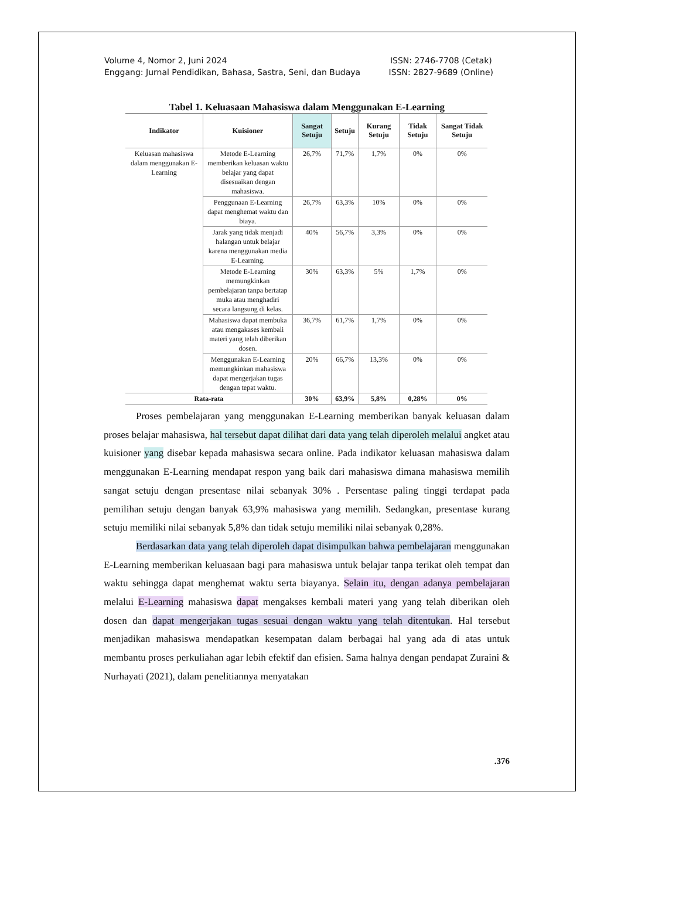Volume 4, Nomor 2, Juni 2024
Enggang: Jurnal Pendidikan, Bahasa, Sastra, Seni, dan Budaya
ISSN: 2746-7708 (Cetak)
ISSN: 2827-9689 (Online)
Tabel 1. Keluasaan Mahasiswa dalam Menggunakan E-Learning
| Indikator | Kuisioner | Sangat Setuju | Setuju | Kurang Setuju | Tidak Setuju | Sangat Tidak Setuju |
| --- | --- | --- | --- | --- | --- | --- |
| Keluasan mahasiswa dalam menggunakan E-Learning | Metode E-Learning memberikan keluasan waktu belajar yang dapat disesuaikan dengan mahasiswa. | 26,7% | 71,7% | 1,7% | 0% | 0% |
| | Penggunaan E-Learning dapat menghemat waktu dan biaya. | 26,7% | 63,3% | 10% | 0% | 0% |
| | Jarak yang tidak menjadi halangan untuk belajar karena menggunakan media E-Learning. | 40% | 56,7% | 3,3% | 0% | 0% |
| | Metode E-Learning memungkinkan pembelajaran tanpa bertatap muka atau menghadiri secara langsung di kelas. | 30% | 63,3% | 5% | 1,7% | 0% |
| | Mahasiswa dapat membuka atau mengakases kembali materi yang telah diberikan dosen. | 36,7% | 61,7% | 1,7% | 0% | 0% |
| | Menggunakan E-Learning memungkinkan mahasiswa dapat mengerjakan tugas dengan tepat waktu. | 20% | 66,7% | 13,3% | 0% | 0% |
| Rata-rata | | 30% | 63,9% | 5,8% | 0,28% | 0% |
Proses pembelajaran yang menggunakan E-Learning memberikan banyak keluasan dalam proses belajar mahasiswa, hal tersebut dapat dilihat dari data yang telah diperoleh melalui angket atau kuisioner yang disebar kepada mahasiswa secara online. Pada indikator keluasan mahasiswa dalam menggunakan E-Learning mendapat respon yang baik dari mahasiswa dimana mahasiswa memilih sangat setuju dengan presentase nilai sebanyak 30% . Persentase paling tinggi terdapat pada pemilihan setuju dengan banyak 63,9% mahasiswa yang memilih. Sedangkan, presentase kurang setuju memiliki nilai sebanyak 5,8% dan tidak setuju memiliki nilai sebanyak 0,28%.
Berdasarkan data yang telah diperoleh dapat disimpulkan bahwa pembelajaran menggunakan E-Learning memberikan keluasaan bagi para mahasiswa untuk belajar tanpa terikat oleh tempat dan waktu sehingga dapat menghemat waktu serta biayanya. Selain itu, dengan adanya pembelajaran melalui E-Learning mahasiswa dapat mengakses kembali materi yang yang telah diberikan oleh dosen dan dapat mengerjakan tugas sesuai dengan waktu yang telah ditentukan. Hal tersebut menjadikan mahasiswa mendapatkan kesempatan dalam berbagai hal yang ada di atas untuk membantu proses perkuliahan agar lebih efektif dan efisien. Sama halnya dengan pendapat Zuraini & Nurhayati (2021), dalam penelitiannya menyatakan
.376